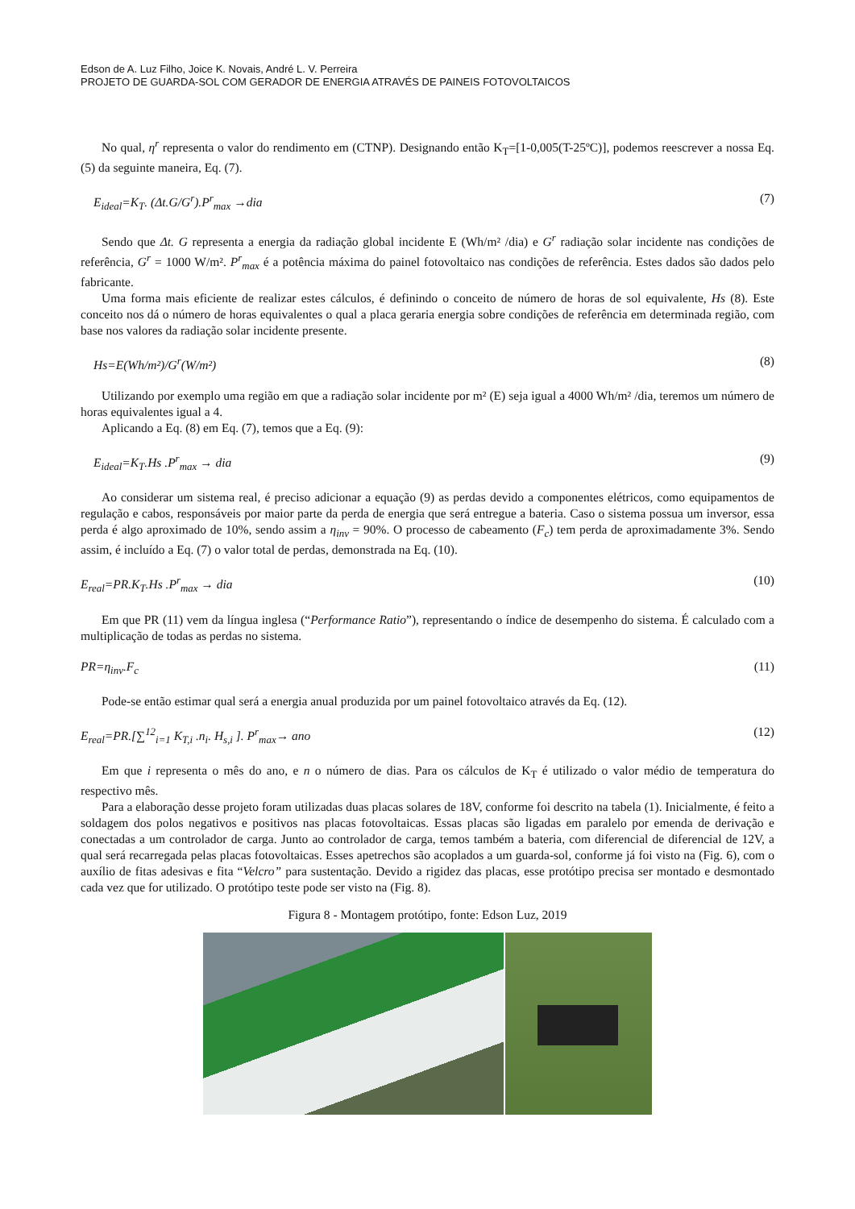Edson de A. Luz Filho, Joice K. Novais, André L. V. Perreira
PROJETO DE GUARDA-SOL COM GERADOR DE ENERGIA ATRAVÉS DE PAINEIS FOTOVOLTAICOS
No qual, η<sup>r</sup> representa o valor do rendimento em (CTNP). Designando então K<sub>T</sub>=[1-0,005(T-25ºC)], podemos reescrever a nossa Eq. (5) da seguinte maneira, Eq. (7).
E<sub>ideal</sub>=K<sub>T</sub>. (Δt.G/G<sup>r</sup>).P<sup>r</sup><sub>max</sub> →dia (7)
Sendo que Δt. G representa a energia da radiação global incidente E (Wh/m² /dia) e G<sup>r</sup> radiação solar incidente nas condições de referência, G<sup>r</sup> = 1000 W/m². P<sup>r</sup><sub>max</sub> é a potência máxima do painel fotovoltaico nas condições de referência. Estes dados são dados pelo fabricante.
Uma forma mais eficiente de realizar estes cálculos, é definindo o conceito de número de horas de sol equivalente, Hs (8). Este conceito nos dá o número de horas equivalentes o qual a placa geraria energia sobre condições de referência em determinada região, com base nos valores da radiação solar incidente presente.
Hs=E(Wh/m²)/G<sup>r</sup>(W/m²) (8)
Utilizando por exemplo uma região em que a radiação solar incidente por m² (E) seja igual a 4000 Wh/m² /dia, teremos um número de horas equivalentes igual a 4.
Aplicando a Eq. (8) em Eq. (7), temos que a Eq. (9):
E<sub>ideal</sub>=K<sub>T</sub>.Hs .P<sup>r</sup><sub>max</sub> → dia (9)
Ao considerar um sistema real, é preciso adicionar a equação (9) as perdas devido a componentes elétricos, como equipamentos de regulação e cabos, responsáveis por maior parte da perda de energia que será entregue a bateria. Caso o sistema possua um inversor, essa perda é algo aproximado de 10%, sendo assim a η<sub>inv</sub> = 90%. O processo de cabeamento (F<sub>c</sub>) tem perda de aproximadamente 3%. Sendo assim, é incluído a Eq. (7) o valor total de perdas, demonstrada na Eq. (10).
E<sub>real</sub>=PR.K<sub>T</sub>.Hs .P<sup>r</sup><sub>max</sub> → dia (10)
Em que PR (11) vem da língua inglesa (“Performance Ratio”), representando o índice de desempenho do sistema. É calculado com a multiplicação de todas as perdas no sistema.
PR=η<sub>inv</sub>.F<sub>c</sub> (11)
Pode-se então estimar qual será a energia anual produzida por um painel fotovoltaico através da Eq. (12).
E<sub>real</sub>=PR.[∑<sup>12</sup><sub>i=1</sub> K<sub>T,i</sub> .n<sub>i</sub>. H<sub>s,i</sub> ]. P<sup>r</sup><sub>max</sub>→ ano (12)
Em que i representa o mês do ano, e n o número de dias. Para os cálculos de K<sub>T</sub> é utilizado o valor médio de temperatura do respectivo mês.
Para a elaboração desse projeto foram utilizadas duas placas solares de 18V, conforme foi descrito na tabela (1). Inicialmente, é feito a soldagem dos polos negativos e positivos nas placas fotovoltaicas. Essas placas são ligadas em paralelo por emenda de derivação e conectadas a um controlador de carga. Junto ao controlador de carga, temos também a bateria, com diferencial de diferencial de 12V, a qual será recarregada pelas placas fotovoltaicas. Esses apetrechos são acoplados a um guarda-sol, conforme já foi visto na (Fig. 6), com o auxílio de fitas adesivas e fita “Velcro” para sustentação. Devido a rigidez das placas, esse protótipo precisa ser montado e desmontado cada vez que for utilizado. O protótipo teste pode ser visto na (Fig. 8).
Figura 8 - Montagem protótipo, fonte: Edson Luz, 2019